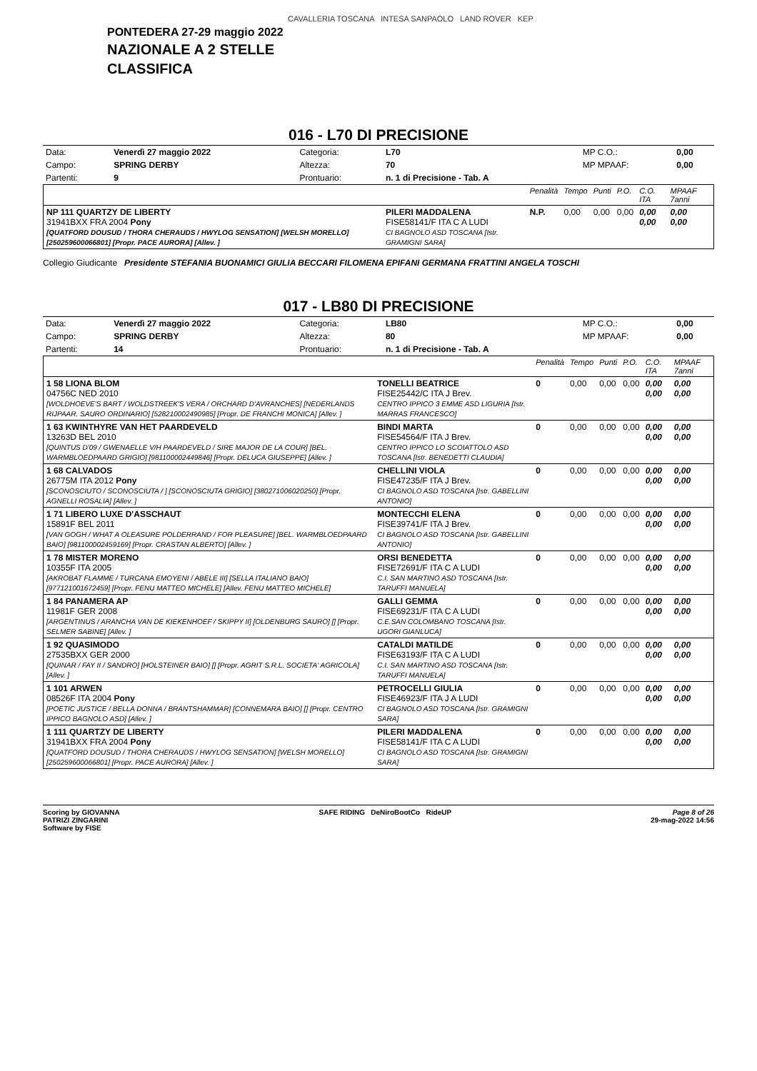CAVALLERIA TOSCANA INTESA SANPAOLO LAND ROVER KEP
PONTEDERA 27-29 maggio 2022
NAZIONALE A 2 STELLE
CLASSIFICA
016 - L70 DI PRECISIONE
| Data: | Venerdì 27 maggio 2022 | Categoria: | L70 | MP C.O.: | 0,00 |
| Campo: | SPRING DERBY | Altezza: | 70 | MP MPAAF: | 0,00 |
| Partenti: | 9 | Prontuario: | n. 1 di Precisione - Tab. A | | |
| | | | Penalità | Tempo | Punti | P.O. | C.O. ITA | MPAAF 7anni |
| NP 111 QUARTZY DE LIBERTY 31941BXX FRA 2004 Pony [QUATFORD DOUSUD / THORA CHERAUDS / HWYLOG SENSATION] [WELSH MORELLO] [250259600066801] [Propr. PACE AURORA] [Allev. ] | PILERI MADDALENA FISE58141/F ITA C A LUDI CI BAGNOLO ASD TOSCANA [Istr. GRAMIGNI SARA] | | N.P. | 0,00 | 0,00 | 0,00 | 0,00 0,00 | 0,00 0,00 |
Collegio Giudicante Presidente STEFANIA BUONAMICI GIULIA BECCARI FILOMENA EPIFANI GERMANA FRATTINI ANGELA TOSCHI
017 - LB80 DI PRECISIONE
| Data: | Venerdì 27 maggio 2022 | Categoria: | LB80 | MP C.O.: | 0,00 |
| Campo: | SPRING DERBY | Altezza: | 80 | MP MPAAF: | 0,00 |
| Partenti: | 14 | Prontuario: | n. 1 di Precisione - Tab. A | | |
| | | Penalità | Tempo | Punti | P.O. | C.O. ITA | MPAAF 7anni |
| 1 58 LIONA BLOM 04756C NED 2010 [WOLDHOEVE'S BART / WOLDSTREEK'S VERA / ORCHARD D'AVRANCHES] [NEDERLANDS RIJPAAR. SAURO ORDINARIO] [528210002490985] [Propr. DE FRANCHI MONICA] [Allev. ] | TONELLI BEATRICE FISE25442/C ITA J Brev. CENTRO IPPICO 3 EMME ASD LIGURIA [Istr. MARRAS FRANCESCO] | 0 | 0,00 | 0,00 | 0,00 | 0,00 0,00 | 0,00 0,00 |
| 1 63 KWINTHYRE VAN HET PAARDEVELD 13263D BEL 2010 [QUINTUS D'09 / GWENAELLE V/H PAARDEVELD / SIRE MAJOR DE LA COUR] [BEL. WARMBLOEDPAARD GRIGIO] [981100002449846] [Propr. DELUCA GIUSEPPE] [Allev. ] | BINDI MARTA FISE54564/F ITA J Brev. CENTRO IPPICO LO SCOIATTOLO ASD TOSCANA [Istr. BENEDETTI CLAUDIA] | 0 | 0,00 | 0,00 | 0,00 | 0,00 0,00 | 0,00 0,00 |
| 1 68 CALVADOS 26775M ITA 2012 Pony [SCONOSCIUTO / SCONOSCIUTA / ] [SCONOSCIUTA GRIGIO] [380271006020250] [Propr. AGNELLI ROSALIA] [Allev. ] | CHELLINI VIOLA FISE47235/F ITA J Brev. CI BAGNOLO ASD TOSCANA [Istr. GABELLINI ANTONIO] | 0 | 0,00 | 0,00 | 0,00 | 0,00 0,00 | 0,00 0,00 |
| 1 71 LIBERO LUXE D'ASSCHAUT 15891F BEL 2011 [VAN GOGH / WHAT A OLEASURE POLDERRAND / FOR PLEASURE] [BEL. WARMBLOEDPAARD BAIO] [981100002459169] [Propr. CRASTAN ALBERTO] [Allev. ] | MONTECCHI ELENA FISE39741/F ITA J Brev. CI BAGNOLO ASD TOSCANA [Istr. GABELLINI ANTONIO] | 0 | 0,00 | 0,00 | 0,00 | 0,00 0,00 | 0,00 0,00 |
| 1 78 MISTER MORENO 10355F ITA 2005 [AKROBAT FLAMME / TURCANA EMOYENI / ABELE III] [SELLA ITALIANO BAIO] [977121001672459] [Propr. FENU MATTEO MICHELE] [Allev. FENU MATTEO MICHELE] | ORSI BENEDETTA FISE72691/F ITA C A LUDI C.I. SAN MARTINO ASD TOSCANA [Istr. TARUFFI MANUELA] | 0 | 0,00 | 0,00 | 0,00 | 0,00 0,00 | 0,00 0,00 |
| 1 84 PANAMERA AP 11981F GER 2008 [ARGENTINUS / ARANCHA VAN DE KIEKENHOEF / SKIPPY II] [OLDENBURG SAURO] [] [Propr. SELMER SABINE] [Allev. ] | GALLI GEMMA FISE69231/F ITA C A LUDI C.E.SAN COLOMBANO TOSCANA [Istr. UGORI GIANLUCA] | 0 | 0,00 | 0,00 | 0,00 | 0,00 0,00 | 0,00 0,00 |
| 1 92 QUASIMODO 27535BXX GER 2000 [QUINAR / FAY II / SANDRO] [HOLSTEINER BAIO] [] [Propr. AGRIT S.R.L. SOCIETA' AGRICOLA] [Allev. ] | CATALDI MATILDE FISE63193/F ITA C A LUDI C.I. SAN MARTINO ASD TOSCANA [Istr. TARUFFI MANUELA] | 0 | 0,00 | 0,00 | 0,00 | 0,00 0,00 | 0,00 0,00 |
| 1 101 ARWEN 08526F ITA 2004 Pony [POETIC JUSTICE / BELLA DONNA / BRANTSHAMMAR] [CONNEMARA BAIO] [] [Propr. CENTRO IPPICO BAGNOLO ASD] [Allev. ] | PETROCELLI GIULIA FISE46923/F ITA J A LUDI CI BAGNOLO ASD TOSCANA [Istr. GRAMIGNI SARA] | 0 | 0,00 | 0,00 | 0,00 | 0,00 0,00 | 0,00 0,00 |
| 1 111 QUARTZY DE LIBERTY 31941BXX FRA 2004 Pony [QUATFORD DOUSUD / THORA CHERAUDS / HWYLOG SENSATION] [WELSH MORELLO] [250259600066801] [Propr. PACE AURORA] [Allev. ] | PILERI MADDALENA FISE58141/F ITA C A LUDI CI BAGNOLO ASD TOSCANA [Istr. GRAMIGNI SARA] | 0 | 0,00 | 0,00 | 0,00 | 0,00 0,00 | 0,00 0,00 |
Scoring by GIOVANNA
PATRIZI ZINGARINI
Software by FISE
SAFE RIDING DeNiroBootCo RideUP
Page 8 of 26
29-mag-2022 14:56